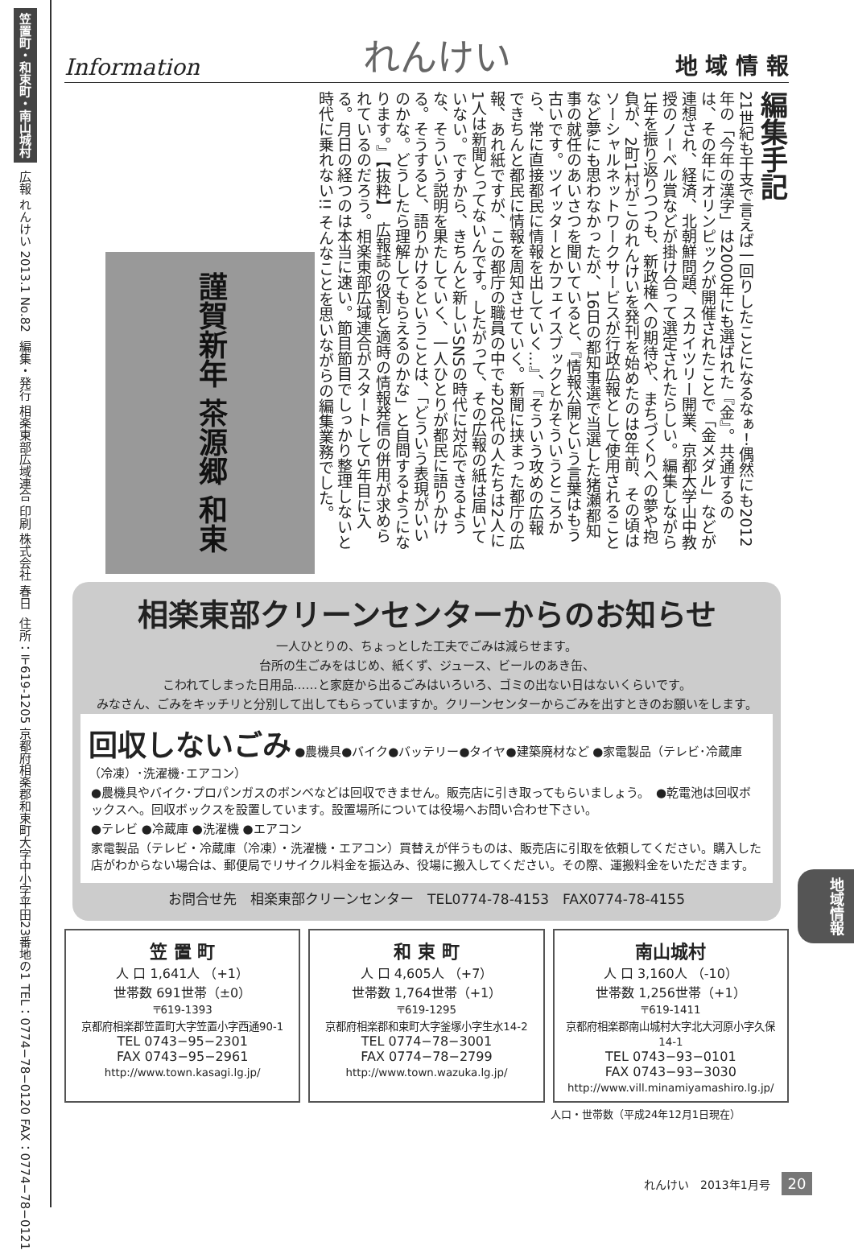笠置町・和束町・南山城村
広報 れんけい 2013.1 No.82
編集・発行 相楽東部広域連合 印刷 株式会社 春日
住所：〒619-1205 京都府相楽郡和束町大字中小字平田23番地の1 TEL：0774−78−0120 FAX：0774−78−0121
Information れんけい 地 域 情 報
編集手記
21世紀も干支で言えば一回りしたことになるなぁ！偶然にも2012年の「今年の漢字」は2000年にも選ばれた『金』。共通するのは、その年にオリンピックが開催されたことで「金メダル」などが連想され、経済、北朝鮮問題、スカイツリー開業、京都大学山中教授のノーベル賞などが掛け合って選定されたらしい。編集しながら1年を振り返りつつも、新政権への期待や、まちづくりへの夢や抱負が、2町1村がこのれんけいを発刊を始めたのは8年前、その頃はソーシャルネットワークサービスが行政広報として使用されることなど夢にも思わなかったが、16日の都知事選で当選した猪瀬都知事の就任のあいさつを聞いていると、『情報公開という言葉はもう古いです。ツイッターとかフェイスブックとかそういうところから、常に直接都民に情報を出していく…』、『そういう攻めの広報できちんと都民に情報を周知させていく。新聞に挟まった都庁の広報、あれ紙ですが、この都庁の職員の中でも20代の人たちは2人に1人は新聞とってないんです。したがって、その広報の紙は届いていない。ですから、きちんと新しいSNSの時代に対応できるような、そういう説明を果たしていく、一人ひとりが都民に語りかける。そうすると、語りかけるということは、「どういう表現がいいのかな。どうしたら理解してもらえるのかな」と自問するようになります。』【抜粋】　広報誌の役割と適時の情報発信の併用が求められているのだろう。相楽東部広域連合がスタートして5年目に入る。月日の経つのは本当に速い。節目節目でしっかり整理しないと時代に乗れない!! そんなことを思いながらの編集業務でした。
謹賀新年 茶源郷 和束
相楽東部クリーンセンターからのお知らせ
一人ひとりの、ちょっとした工夫でごみは減らせます。
台所の生ごみをはじめ、紙くず、ジュース、ビールのあき缶、
こわれてしまった日用品……と家庭から出るごみはいろいろ、ゴミの出ない日はないくらいです。
みなさん、ごみをキッチリと分別して出してもらっていますか。クリーンセンターからごみを出すときのお願いをします。
回収しないごみ
●農機具●バイク●バッテリー●タイヤ●建築廃材など ●家電製品（テレビ･冷蔵庫（冷凍）･洗濯機･エアコン）
●農機具やバイク･プロパンガスのボンベなどは回収できません。販売店に引き取ってもらいましょう。　●乾電池は回収ボックスへ。回収ボックスを設置しています。設置場所については役場へお問い合わせ下さい。
●テレビ ●冷蔵庫 ●洗濯機 ●エアコン
家電製品（テレビ・冷蔵庫（冷凍）・洗濯機・エアコン）買替えが伴うものは、販売店に引取を依頼してください。購入した店がわからない場合は、郵便局でリサイクル料金を振込み、役場に搬入してください。その際、運搬料金をいただきます。
お問合せ先　相楽東部クリーンセンター　TEL0774-78-4153　FAX0774-78-4155
笠 置 町
人 口 1,641人 （+1）
世帯数 691世帯（±0）
〒619-1393
京都府相楽郡笠置町大字笠置小字西通90-1
TEL 0743−95−2301
FAX 0743−95−2961
http://www.town.kasagi.lg.jp/
和 束 町
人 口 4,605人 （+7）
世帯数 1,764世帯（+1）
〒619-1295
京都府相楽郡和束町大字釜塚小字生水14-2
TEL 0774−78−3001
FAX 0774−78−2799
http://www.town.wazuka.lg.jp/
南山城村
人 口 3,160人 （-10）
世帯数 1,256世帯（+1）
〒619-1411
京都府相楽郡南山城村大字北大河原小字久保14-1
TEL 0743−93−0101
FAX 0743−93−3030
http://www.vill.minamiyamashiro.lg.jp/
人口・世帯数（平成24年12月1日現在）
地域情報
れんけい　2013年1月号　20